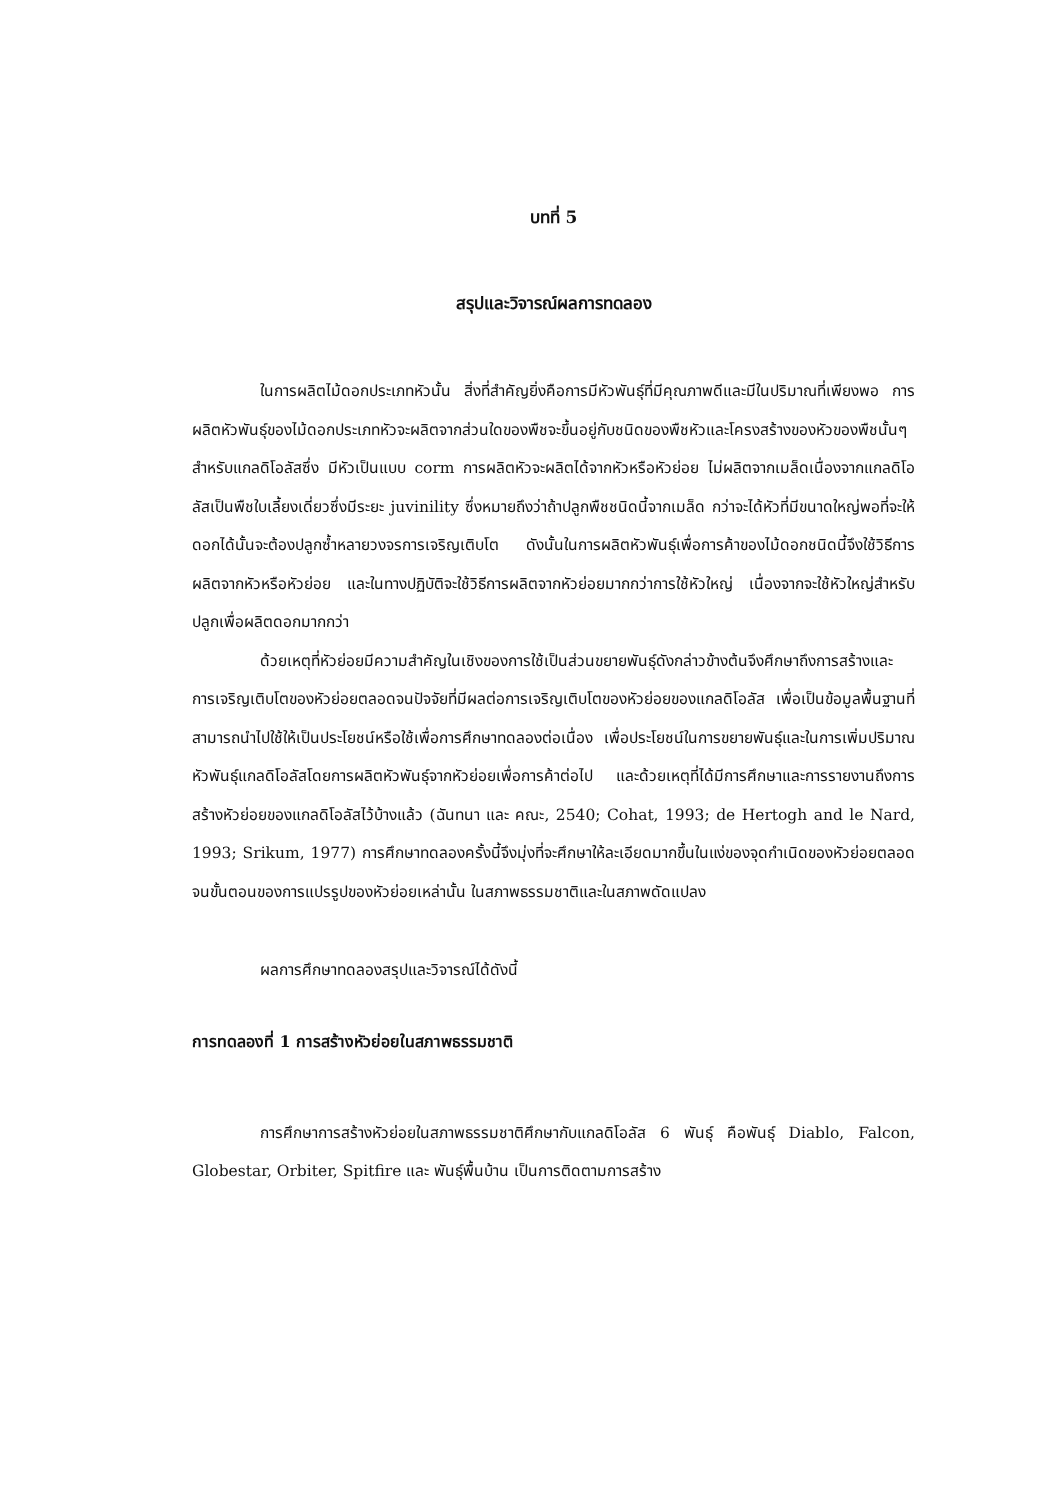บทที่ 5
สรุปและวิจารณ์ผลการทดลอง
ในการผลิตไม้ดอกประเภทหัวนั้น สิ่งที่สำคัญยิ่งคือการมีหัวพันธุ์ที่มีคุณภาพดีและมีในปริมาณที่เพียงพอ การผลิตหัวพันธุ์ของไม้ดอกประเภทหัวจะผลิตจากส่วนใดของพืชจะขึ้นอยู่กับชนิดของพืชหัวและโครงสร้างของหัวของพืชนั้นๆ สำหรับแกลดิโอลัสซึ่ง มีหัวเป็นแบบ corm การผลิตหัวจะผลิตได้จากหัวหรือหัวย่อย ไม่ผลิตจากเมล็ดเนื่องจากแกลดิโอลัสเป็นพืชใบเลี้ยงเดี่ยวซึ่งมีระยะ juvinility ซึ่งหมายถึงว่าถ้าปลูกพืชชนิดนี้จากเมล็ด กว่าจะได้หัวที่มีขนาดใหญ่พอที่จะให้ดอกได้นั้นจะต้องปลูกซ้ำหลายวงจรการเจริญเติบโต ดังนั้นในการผลิตหัวพันธุ์เพื่อการค้าของไม้ดอกชนิดนี้จึงใช้วิธีการผลิตจากหัวหรือหัวย่อย และในทางปฏิบัติจะใช้วิธีการผลิตจากหัวย่อยมากกว่าการใช้หัวใหญ่ เนื่องจากจะใช้หัวใหญ่สำหรับปลูกเพื่อผลิตดอกมากกว่า
ด้วยเหตุที่หัวย่อยมีความสำคัญในเชิงของการใช้เป็นส่วนขยายพันธุ์ดังกล่าวข้างต้นจึงศึกษาถึงการสร้างและการเจริญเติบโตของหัวย่อยตลอดจนปัจจัยที่มีผลต่อการเจริญเติบโตของหัวย่อยของแกลดิโอลัส เพื่อเป็นข้อมูลพื้นฐานที่สามารถนำไปใช้ให้เป็นประโยชน์หรือใช้เพื่อการศึกษาทดลองต่อเนื่อง เพื่อประโยชน์ในการขยายพันธุ์และในการเพิ่มปริมาณหัวพันธุ์แกลดิโอลัสโดยการผลิตหัวพันธุ์จากหัวย่อยเพื่อการค้าต่อไป และด้วยเหตุที่ได้มีการศึกษาและการรายงานถึงการสร้างหัวย่อยของแกลดิโอลัสไว้บ้างแล้ว (ฉันทนา และ คณะ, 2540; Cohat, 1993; de Hertogh and le Nard, 1993; Srikum, 1977) การศึกษาทดลองครั้งนี้จึงมุ่งที่จะศึกษาให้ละเอียดมากขึ้นในแง่ของจุดกำเนิดของหัวย่อยตลอดจนขั้นตอนของการแปรรูปของหัวย่อยเหล่านั้น ในสภาพธรรมชาติและในสภาพดัดแปลง
ผลการศึกษาทดลองสรุปและวิจารณ์ได้ดังนี้
การทดลองที่ 1 การสร้างหัวย่อยในสภาพธรรมชาติ
การศึกษาการสร้างหัวย่อยในสภาพธรรมชาติศึกษากับแกลดิโอลัส 6 พันธุ์ คือพันธุ์ Diablo, Falcon, Globestar, Orbiter, Spitfire และ พันธุ์พื้นบ้าน เป็นการติดตามการสร้าง